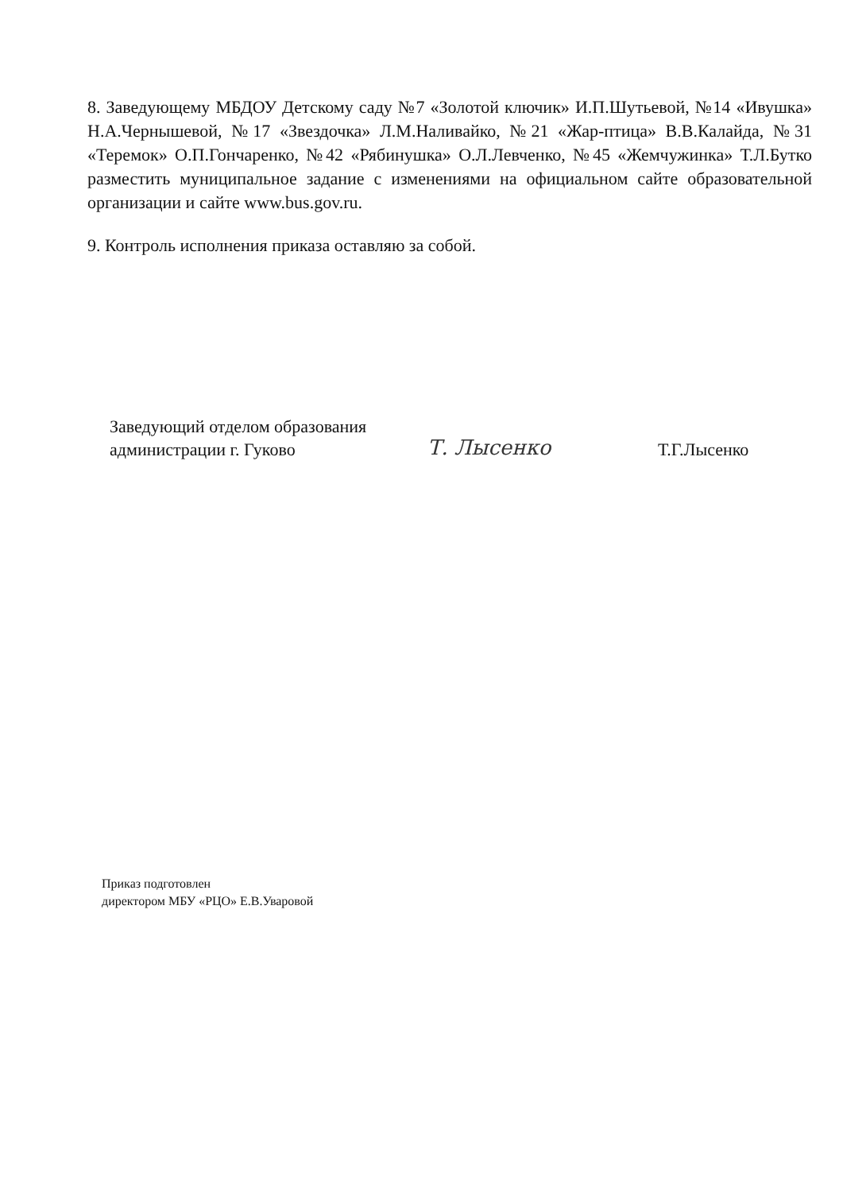8. Заведующему МБДОУ Детскому саду №7 «Золотой ключик» И.П.Шутьевой, №14 «Ивушка» Н.А.Чернышевой, №17 «Звездочка» Л.М.Наливайко, №21 «Жар-птица» В.В.Калайда, №31 «Теремок» О.П.Гончаренко, №42 «Рябинушка» О.Л.Левченко, №45 «Жемчужинка» Т.Л.Бутко разместить муниципальное задание с изменениями на официальном сайте образовательной организации и сайте www.bus.gov.ru.
9. Контроль исполнения приказа оставляю за собой.
Заведующий отделом образования
администрации г. Гуково
Т. Лысенко
Т.Г.Лысенко
Приказ подготовлен
директором МБУ «РЦО» Е.В.Уваровой